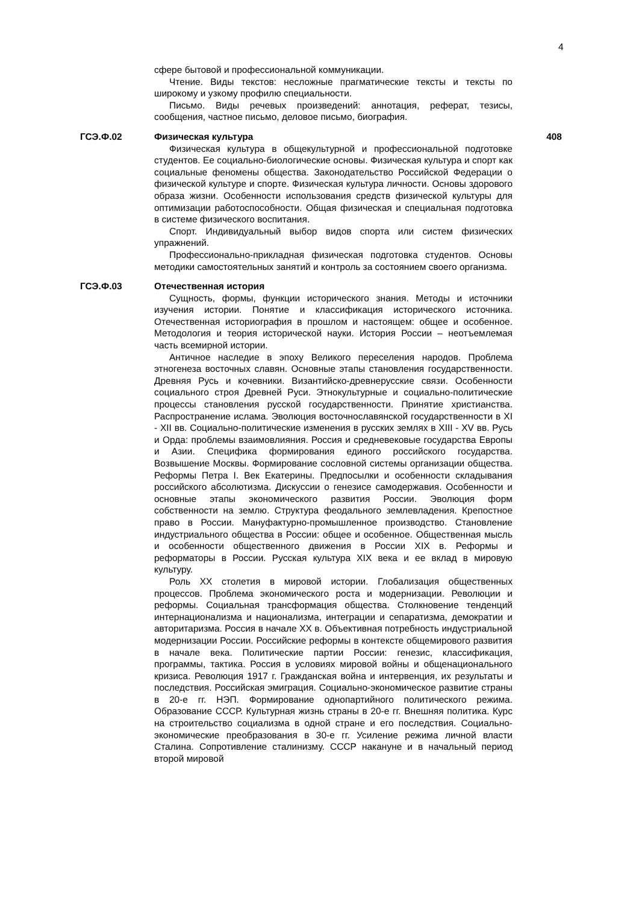4
| | сфере бытовой и профессиональной коммуникации. Чтение. Виды текстов: несложные прагматические тексты и тексты по широкому и узкому профилю специальности. Письмо. Виды речевых произведений: аннотация, реферат, тезисы, сообщения, частное письмо, деловое письмо, биография. | |
| ГСЭ.Ф.02 | Физическая культура Физическая культура в общекультурной и профессиональной подготовке студентов. Ее социально-биологические основы. Физическая культура и спорт как социальные феномены общества. Законодательство Российской Федерации о физической культуре и спорте. Физическая культура личности. Основы здорового образа жизни. Особенности использования средств физической культуры для оптимизации работоспособности. Общая физическая и специальная подготовка в системе физического воспитания. Спорт. Индивидуальный выбор видов спорта или систем физических упражнений. Профессионально-прикладная физическая подготовка студентов. Основы методики самостоятельных занятий и контроль за состоянием своего организма. | 408 |
| ГСЭ.Ф.03 | Отечественная история Сущность, формы, функции исторического знания. Методы и источники изучения истории. Понятие и классификация исторического источника. Отечественная историография в прошлом и настоящем: общее и особенное. Методология и теория исторической науки. История России – неотъемлемая часть всемирной истории. Античное наследие в эпоху Великого переселения народов. Проблема этногенеза восточных славян. Основные этапы становления государственности. Древняя Русь и кочевники. Византийско-древнерусские связи. Особенности социального строя Древней Руси. Этнокультурные и социально-политические процессы становления русской государственности. Принятие христианства. Распространение ислама. Эволюция восточнославянской государственности в XI - XII вв. Социально-политические изменения в русских землях в XIII - XV вв. Русь и Орда: проблемы взаимовлияния. Россия и средневековые государства Европы и Азии. Специфика формирования единого российского государства. Возвышение Москвы. Формирование сословной системы организации общества. Реформы Петра I. Век Екатерины. Предпосылки и особенности складывания российского абсолютизма. Дискуссии о генезисе самодержавия. Особенности и основные этапы экономического развития России. Эволюция форм собственности на землю. Структура феодального землевладения. Крепостное право в России. Мануфактурно-промышленное производство. Становление индустриального общества в России: общее и особенное. Общественная мысль и особенности общественного движения в России XIX в. Реформы и реформаторы в России. Русская культура XIX века и ее вклад в мировую культуру. Роль XX столетия в мировой истории. Глобализация общественных процессов. Проблема экономического роста и модернизации. Революции и реформы. Социальная трансформация общества. Столкновение тенденций интернационализма и национализма, интеграции и сепаратизма, демократии и авторитаризма. Россия в начале XX в. Объективная потребность индустриальной модернизации России. Российские реформы в контексте общемирового развития в начале века. Политические партии России: генезис, классификация, программы, тактика. Россия в условиях мировой войны и общенационального кризиса. Революция 1917 г. Гражданская война и интервенция, их результаты и последствия. Российская эмиграция. Социально-экономическое развитие страны в 20-е гг. НЭП. Формирование однопартийного политического режима. Образование СССР. Культурная жизнь страны в 20-е гг. Внешняя политика. Курс на строительство социализма в одной стране и его последствия. Социально-экономические преобразования в 30-е гг. Усиление режима личной власти Сталина. Сопротивление сталинизму. СССР накануне и в начальный период второй мировой | |